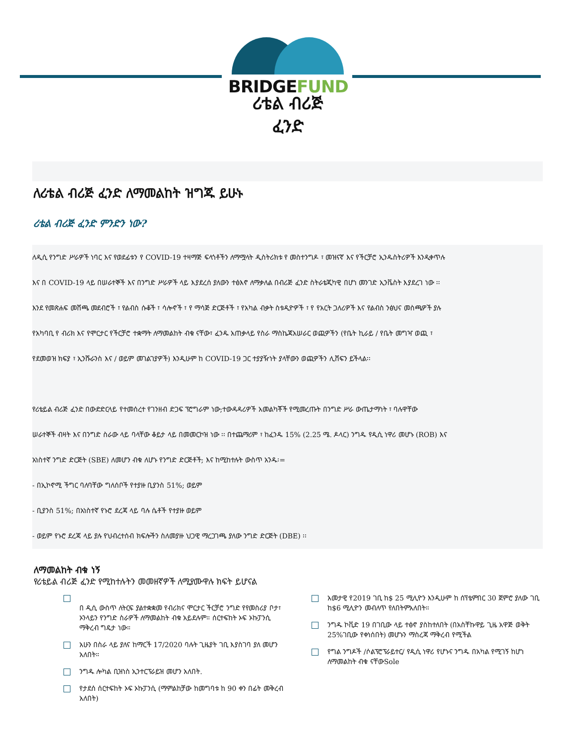BRIDGEFUND
ሪቴል ብሪጅ
ፈንድ
ለሪቴል ብሪጅ ፈንድ ለማመልከት ዝግጁ ይሁኑ
ሪቴል ብሪጅ ፈንድ ምንድን ነው?
ለዲሲ የንግድ ሥራዎች ነባር እና የወደፊቱን የ COVID-19 ተዛማጅ ፍላጎቶችን ለማሟላት ዲስትሪክቱ የ መስተንግዶ ፣ መዝናኛ እና የችርቻሮ ኢንዱስትሪዎች እንዲቀጥሉ
እና በ COVID-19 ላይ በሠራተኞች እና በንግድ ሥራዎች ላይ እያደረሰ ያለውን ተፅእኖ ለማቃለል በብሪጅ ፈንድ ስትራቴጂካዊ በሆነ መንገድ ኢንቬስት እያደረገ ነው ፡፡
እንደ የመጽሐፍ መሸጫ መደብሮች ፣ የልብስ ሱቆች ፣ ሳሎኖች ፣ የ ማሳጅ ድርጅቶች ፣ የአካል ብቃት ስቱዲዮዎች ፣ የ የአርት ጋለሪዎች እና የልብስ ንፅህና መስጫዎች ያሉ
የአካባቢ የ ብሪክ እና የሞርታር የችርቻሮ ተቋማት ለማመልከት ብቁ ናቸው፣ ፈንዱ አጠቃላይ የስራ ማስኬጃአሠራር ወጪዎችን (የቤት ኪራይ / የቤት መግዣ ወጪ ፣
የደመወዝ ክፍያ ፣ ኢንሹራንስ እና / ወይም መገልገያዎች) እንዲሁም ከ COVID-19 ጋር ተያያዥነት ያላቸውን ወጪዎችን ሊሸፍን ይችላል፡፡
የሪቴይል ብሪጅ ፈንድ በውድድርላይ የተመሰረተ የገንዘብ ድጋፍ ፕሮግራም ነው;ተውዳዳሪዎች አመልካቾች የሚመረጡት በንግድ ሥራ ውጤታማነት ፣ ባሉዋቸው
ሠራተኞች ብዛት እና በንግድ ስራው ላይ ባላቸው ቆይታ ላይ በመመርኮዝ ነው ፡፡ በተጨማሪም ፣ ከፈንዱ 15% (2.25 ሜ. ዶላር) ንግዱ የዲሲ ነዋሪ መሆኑ (ROB) እና
አነስተኛ ንግድ ድርጅት (SBE) ለመሆን ብቁ ለሆኑ የንግድ ድርጅቶች; እና ከሚከተሉት ውስጥ አንዱ፡=
- በኢኮኖሚ ችግር ባለባቸው ግለሰቦች የተያዙ ቢያንስ 51%; ወይም
- ቢያንስ 51%; በአነስተኛ የኑሮ ደረጃ ላይ ባሉ ሴቶች የተያዙ ወይም
- ወይም የኑሮ ደረጃ ላይ ያሉ የህብረተሰብ ክፍሎችን ስለመያዙ ህጋዊ ማረጋገጫ ያለው ንግድ ድርጅት (DBE) ፡፡
ለማመልከት ብቁ ነኝ
የሪቴይል ብሪጅ ፈንድ የሚከተሉትን መመዘኛዎች ለሚያሙዋሉ ክፍት ይሆናል
በ ዲሲ ውስጥ ለትርፍ ያልተቋቋመ የብሪክና ሞርታር ችርቻሮ ንግድ የየመስሪያ ቦታ፣ ኦንላይን የንግድ ስራዎች ለማመልከት ብቁ አይደሉም። ሰርተፍከት ኦፍ ኦኩፓንሲ ማቅረብ ግዴታ ነው።
አሁን በስራ ላይ ያለና ከማርች 17/2020 ባሉት ጊዜያት ገቢ እያስገባ ያለ መሆን አለበት።
ንግዱ ሎካል ቢዝነስ ኢንተርፕራይዝ መሆን አለበት.
የታደሰ ሰርተፍከት ኦፍ ኦኩፓንሲ (ማምልከቻው ከመግባቱ ከ 90 ቀን በፊት መቅረብ አለበት)
አመታዊ የ2019 ገቢ ከ$ 25 ሚሊዮን እንዲሁም ከ ሰፕቴምበር 30 ጀምሮ ያለው ገቢ ከ$6 ሚሊዮን መብለጥ የለበትምአለበት።
ንግዱ ኮቪድ 19 በገቢው ላይ ተፅኖ ያስከተለበት (በአስቸኩዋይ ጊዜ አዋጅ ወቅት 25%ገቢው የቀነሰበት) መሆኑን ማስረጃ ማቅረብ የሚችል
የግል ንግዶች /ሶልፕሮፕራይተር/ የዲሲ ነዋሪ የሆኑና ንግዱ በአካል የሚገኝ ከሆነ ለማመልከት ብቁ ናቸውSole